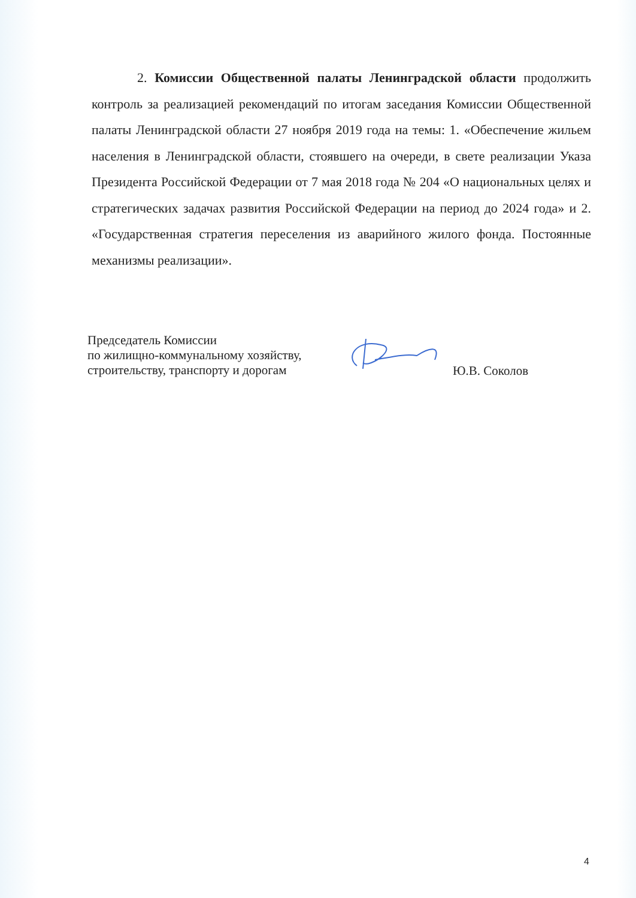2. Комиссии Общественной палаты Ленинградской области продолжить контроль за реализацией рекомендаций по итогам заседания Комиссии Общественной палаты Ленинградской области 27 ноября 2019 года на темы: 1. «Обеспечение жильем населения в Ленинградской области, стоявшего на очереди, в свете реализации Указа Президента Российской Федерации от 7 мая 2018 года № 204 «О национальных целях и стратегических задачах развития Российской Федерации на период до 2024 года» и 2. «Государственная стратегия переселения из аварийного жилого фонда. Постоянные механизмы реализации».
Председатель Комиссии
по жилищно-коммунальному хозяйству,
строительству, транспорту и дорогам
Ю.В. Соколов
4